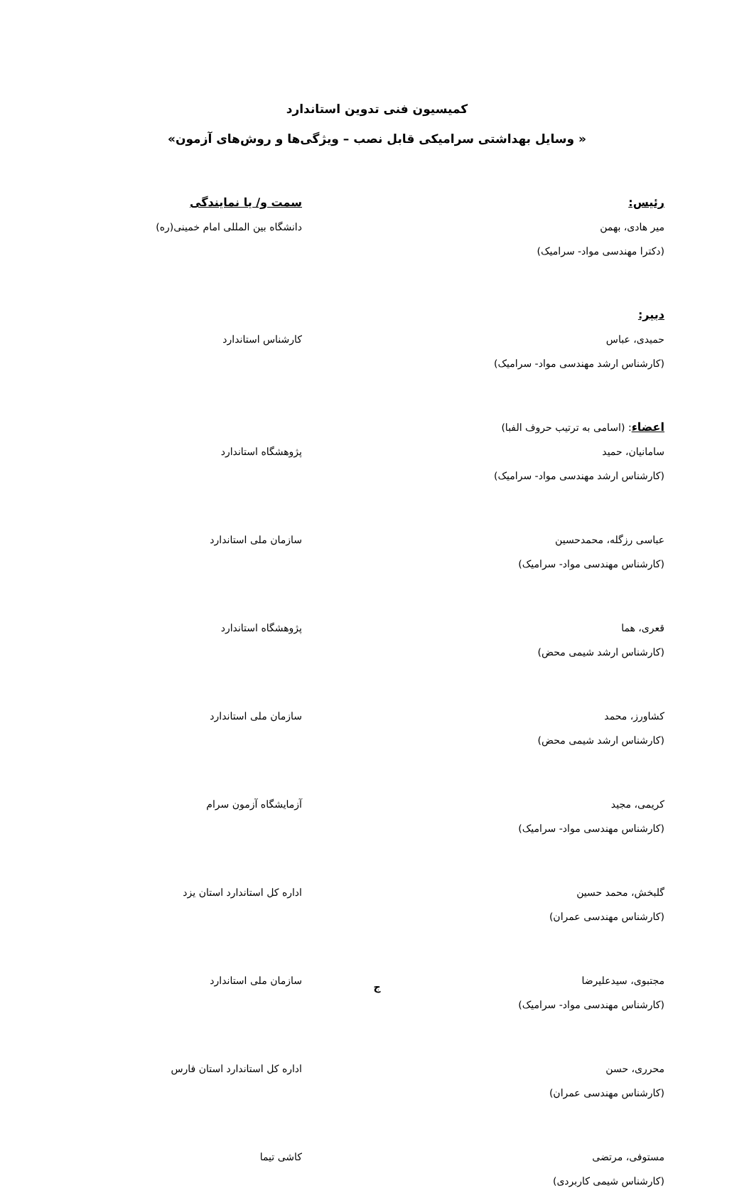کمیسیون فنی تدوین استاندارد
« وسایل بهداشتی سرامیکی قابل نصب – ویژگی‌ها و روش‌های آزمون»
رئیس:
میر هادی، بهمن
(دکترا مهندسی مواد- سرامیک)
سمت و/ یا نمایندگی
دانشگاه بین المللی امام خمینی(ره)
دبیر:
حمیدی، عباس
(کارشناس ارشد مهندسی مواد- سرامیک)
کارشناس استاندارد
اعضاء: (اسامی به ترتیب حروف الفبا)
سامانیان، حمید
(کارشناس ارشد مهندسی مواد- سرامیک)
پژوهشگاه استاندارد
عباسی رزگله، محمدحسین
(کارشناس مهندسی مواد- سرامیک)
سازمان ملی استاندارد
قعری، هما
(کارشناس ارشد شیمی محض)
پژوهشگاه استاندارد
کشاورز، محمد
(کارشناس ارشد شیمی محض)
سازمان ملی استاندارد
کریمی، مجید
(کارشناس مهندسی مواد- سرامیک)
آزمایشگاه آزمون سرام
گلبخش، محمد حسین
(کارشناس مهندسی عمران)
اداره کل استاندارد استان یزد
مجتبوی، سیدعلیرضا
(کارشناس مهندسی مواد- سرامیک)
سازمان ملی استاندارد
محرری، حسن
(کارشناس مهندسی عمران)
اداره کل استاندارد استان فارس
مستوفی، مرتضی
(کارشناس شیمی کاربردی)
کاشی تیما
ج